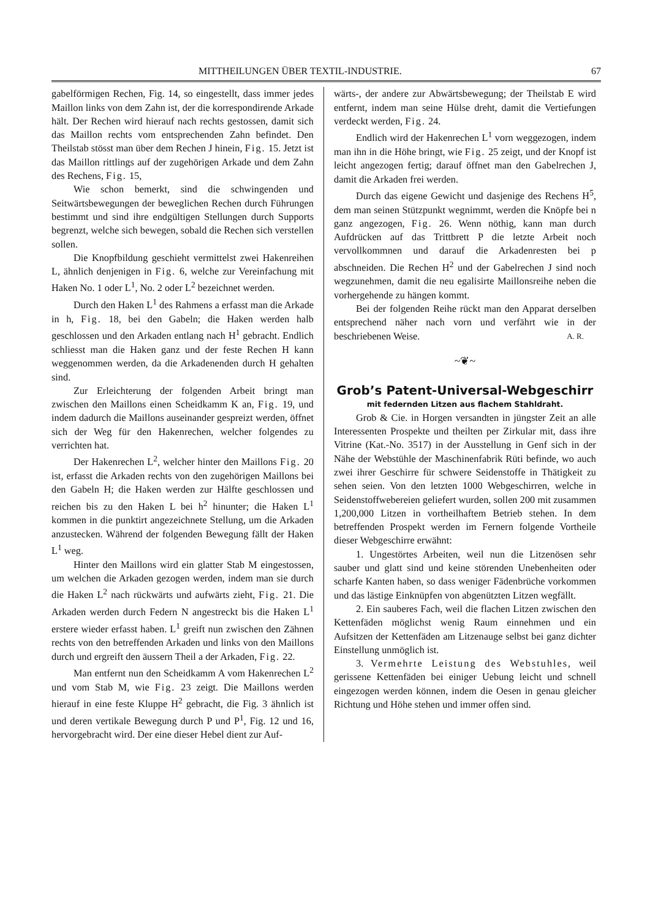MITTHEILUNGEN ÜBER TEXTIL-INDUSTRIE. 67
gabelförmigen Rechen, Fig. 14, so eingestellt, dass immer jedes Maillon links von dem Zahn ist, der die korrespondirende Arkade hält. Der Rechen wird hierauf nach rechts gestossen, damit sich das Maillon rechts vom entsprechenden Zahn befindet. Den Theilstab stösst man über dem Rechen J hinein, Fig. 15. Jetzt ist das Maillon rittlings auf der zugehörigen Arkade und dem Zahn des Rechens, Fig. 15,
Wie schon bemerkt, sind die schwingenden und Seitwärtsbewegungen der beweglichen Rechen durch Führungen bestimmt und sind ihre endgültigen Stellungen durch Supports begrenzt, welche sich bewegen, sobald die Rechen sich verstellen sollen.
Die Knopfbildung geschieht vermittelst zwei Hakenreihen L, ähnlich denjenigen in Fig. 6, welche zur Vereinfachung mit Haken No. 1 oder L<sup>1</sup>, No. 2 oder L<sup>2</sup> bezeichnet werden.
Durch den Haken L<sup>1</sup> des Rahmens a erfasst man die Arkade in h, Fig. 18, bei den Gabeln; die Haken werden halb geschlossen und den Arkaden entlang nach H<sup>1</sup> gebracht. Endlich schliesst man die Haken ganz und der feste Rechen H kann weggenommen werden, da die Arkadenenden durch H gehalten sind.
Zur Erleichterung der folgenden Arbeit bringt man zwischen den Maillons einen Scheidkamm K an, Fig. 19, und indem dadurch die Maillons auseinander gespreizt werden, öffnet sich der Weg für den Hakenrechen, welcher folgendes zu verrichten hat.
Der Hakenrechen L<sup>2</sup>, welcher hinter den Maillons Fig. 20 ist, erfasst die Arkaden rechts von den zugehörigen Maillons bei den Gabeln H; die Haken werden zur Hälfte geschlossen und reichen bis zu den Haken L bei h<sup>2</sup> hinunter; die Haken L<sup>1</sup> kommen in die punktirt angezeichnete Stellung, um die Arkaden anzustecken. Während der folgenden Bewegung fällt der Haken L<sup>1</sup> weg.
Hinter den Maillons wird ein glatter Stab M eingestossen, um welchen die Arkaden gezogen werden, indem man sie durch die Haken L<sup>2</sup> nach rückwärts und aufwärts zieht, Fig. 21. Die Arkaden werden durch Federn N angestreckt bis die Haken L<sup>1</sup> erstere wieder erfasst haben. L<sup>1</sup> greift nun zwischen den Zähnen rechts von den betreffenden Arkaden und links von den Maillons durch und ergreift den äussern Theil a der Arkaden, Fig. 22.
Man entfernt nun den Scheidkamm A vom Hakenrechen L<sup>2</sup> und vom Stab M, wie Fig. 23 zeigt. Die Maillons werden hierauf in eine feste Kluppe H<sup>2</sup> gebracht, die Fig. 3 ähnlich ist und deren vertikale Bewegung durch P und P<sup>1</sup>, Fig. 12 und 16, hervorgebracht wird. Der eine dieser Hebel dient zur Auf-
wärts-, der andere zur Abwärtsbewegung; der Theilstab E wird entfernt, indem man seine Hülse dreht, damit die Vertiefungen verdeckt werden, Fig. 24.
Endlich wird der Hakenrechen L<sup>1</sup> vorn weggezogen, indem man ihn in die Höhe bringt, wie Fig. 25 zeigt, und der Knopf ist leicht angezogen fertig; darauf öffnet man den Gabelrechen J, damit die Arkaden frei werden.
Durch das eigene Gewicht und dasjenige des Rechens H<sup>5</sup>, dem man seinen Stützpunkt wegnimmt, werden die Knöpfe bei n ganz angezogen, Fig. 26. Wenn nöthig, kann man durch Aufdrücken auf das Trittbrett P die letzte Arbeit noch vervollkommnen und darauf die Arkadenresten bei p abschneiden. Die Rechen H<sup>2</sup> und der Gabelrechen J sind noch wegzunehmen, damit die neu egalisirte Maillonsreihe neben die vorhergehende zu hängen kommt.
Bei der folgenden Reihe rückt man den Apparat derselben entsprechend näher nach vorn und verfährt wie in der beschriebenen Weise. A. R.
~❦~
Grob’s Patent-Universal-Webgeschirr
mit federnden Litzen aus flachem Stahldraht.
Grob & Cie. in Horgen versandten in jüngster Zeit an alle Interessenten Prospekte und theilten per Zirkular mit, dass ihre Vitrine (Kat.-No. 3517) in der Ausstellung in Genf sich in der Nähe der Webstühle der Maschinenfabrik Rüti befinde, wo auch zwei ihrer Geschirre für schwere Seidenstoffe in Thätigkeit zu sehen seien. Von den letzten 1000 Webgeschirren, welche in Seidenstoffwebereien geliefert wurden, sollen 200 mit zusammen 1,200,000 Litzen in vortheilhaftem Betrieb stehen. In dem betreffenden Prospekt werden im Fernern folgende Vortheile dieser Webgeschirre erwähnt:
1. Ungestörtes Arbeiten, weil nun die Litzenösen sehr sauber und glatt sind und keine störenden Unebenheiten oder scharfe Kanten haben, so dass weniger Fädenbrüche vorkommen und das lästige Einknüpfen von abgenützten Litzen wegfällt.
2. Ein sauberes Fach, weil die flachen Litzen zwischen den Kettenfäden möglichst wenig Raum einnehmen und ein Aufsitzen der Kettenfäden am Litzenauge selbst bei ganz dichter Einstellung unmöglich ist.
3. Vermehrte Leistung des Webstuhles, weil gerissene Kettenfäden bei einiger Uebung leicht und schnell eingezogen werden können, indem die Oesen in genau gleicher Richtung und Höhe stehen und immer offen sind.